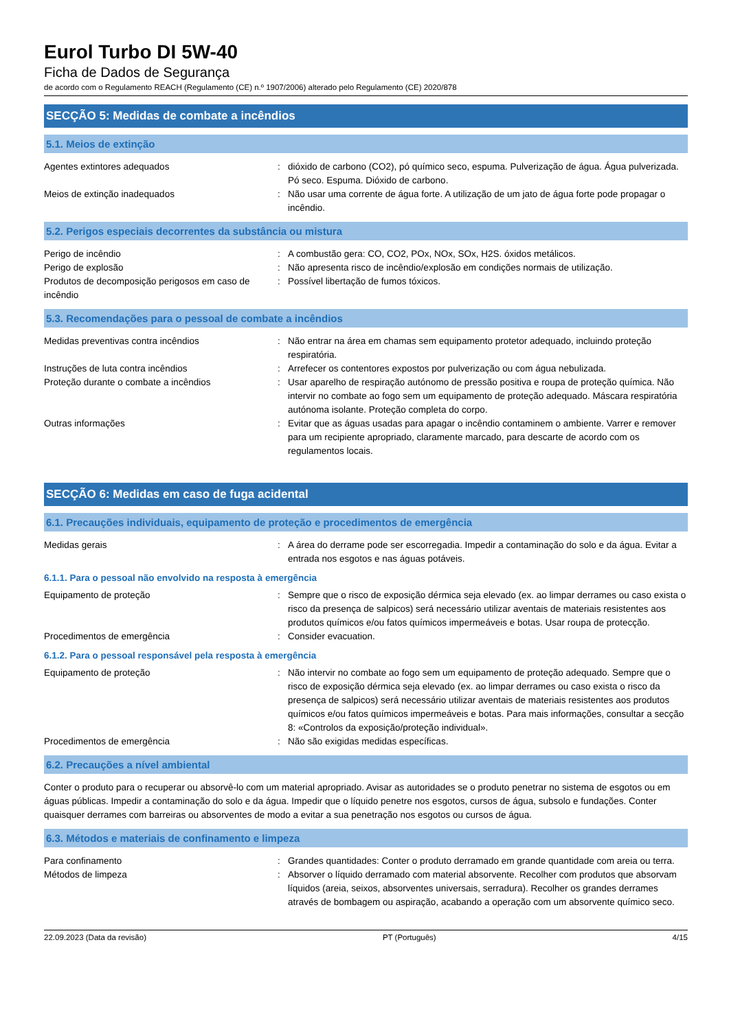Eurol Turbo DI 5W-40
Ficha de Dados de Segurança
de acordo com o Regulamento REACH (Regulamento (CE) n.º 1907/2006) alterado pelo Regulamento (CE) 2020/878
SECÇÃO 5: Medidas de combate a incêndios
5.1. Meios de extinção
Agentes extintores adequados : dióxido de carbono (CO2), pó químico seco, espuma. Pulverização de água. Água pulverizada. Pó seco. Espuma. Dióxido de carbono.
Meios de extinção inadequados : Não usar uma corrente de água forte. A utilização de um jato de água forte pode propagar o incêndio.
5.2. Perigos especiais decorrentes da substância ou mistura
Perigo de incêndio : A combustão gera: CO, CO2, POx, NOx, SOx, H2S. óxidos metálicos.
Perigo de explosão : Não apresenta risco de incêndio/explosão em condições normais de utilização.
Produtos de decomposição perigosos em caso de incêndio
: Possível libertação de fumos tóxicos.
5.3. Recomendações para o pessoal de combate a incêndios
Medidas preventivas contra incêndios : Não entrar na área em chamas sem equipamento protetor adequado, incluindo proteção respiratória.
Instruções de luta contra incêndios : Arrefecer os contentores expostos por pulverização ou com água nebulizada.
Proteção durante o combate a incêndios : Usar aparelho de respiração autónomo de pressão positiva e roupa de proteção química. Não intervir no combate ao fogo sem um equipamento de proteção adequado. Máscara respiratória autónoma isolante. Proteção completa do corpo.
Outras informações : Evitar que as águas usadas para apagar o incêndio contaminem o ambiente. Varrer e remover para um recipiente apropriado, claramente marcado, para descarte de acordo com os regulamentos locais.
SECÇÃO 6: Medidas em caso de fuga acidental
6.1. Precauções individuais, equipamento de proteção e procedimentos de emergência
Medidas gerais : A área do derrame pode ser escorregadia. Impedir a contaminação do solo e da água. Evitar a entrada nos esgotos e nas águas potáveis.
6.1.1. Para o pessoal não envolvido na resposta à emergência
Equipamento de proteção : Sempre que o risco de exposição dérmica seja elevado (ex. ao limpar derrames ou caso exista o risco da presença de salpicos) será necessário utilizar aventais de materiais resistentes aos produtos químicos e/ou fatos químicos impermeáveis e botas. Usar roupa de protecção.
Procedimentos de emergência : Consider evacuation.
6.1.2. Para o pessoal responsável pela resposta à emergência
Equipamento de proteção : Não intervir no combate ao fogo sem um equipamento de proteção adequado. Sempre que o risco de exposição dérmica seja elevado (ex. ao limpar derrames ou caso exista o risco da presença de salpicos) será necessário utilizar aventais de materiais resistentes aos produtos químicos e/ou fatos químicos impermeáveis e botas. Para mais informações, consultar a secção 8: «Controlos da exposição/proteção individual».
Procedimentos de emergência : Não são exigidas medidas específicas.
6.2. Precauções a nível ambiental
Conter o produto para o recuperar ou absorvê-lo com um material apropriado. Avisar as autoridades se o produto penetrar no sistema de esgotos ou em águas públicas. Impedir a contaminação do solo e da água. Impedir que o líquido penetre nos esgotos, cursos de água, subsolo e fundações. Conter quaisquer derrames com barreiras ou absorventes de modo a evitar a sua penetração nos esgotos ou cursos de água.
6.3. Métodos e materiais de confinamento e limpeza
Para confinamento : Grandes quantidades: Conter o produto derramado em grande quantidade com areia ou terra.
Métodos de limpeza : Absorver o líquido derramado com material absorvente. Recolher com produtos que absorvam líquidos (areia, seixos, absorventes universais, serradura). Recolher os grandes derrames através de bombagem ou aspiração, acabando a operação com um absorvente químico seco.
22.09.2023 (Data da revisão) PT (Português) 4/15